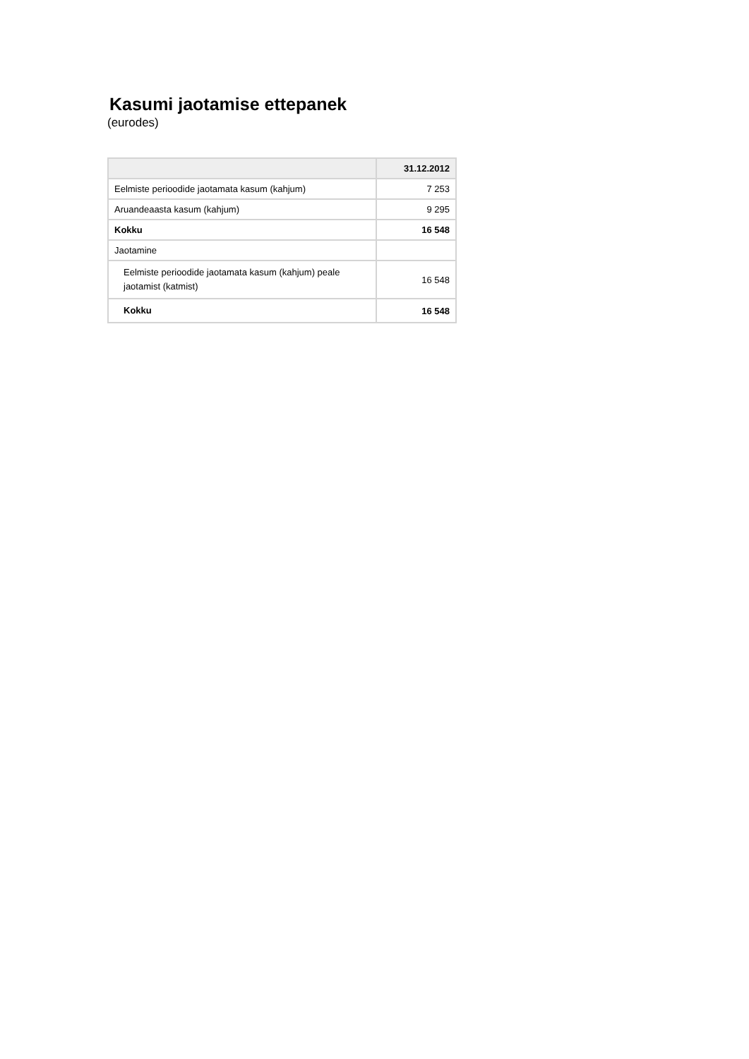Kasumi jaotamise ettepanek
(eurodes)
| | 31.12.2012 |
| --- | --- |
| Eelmiste perioodide jaotamata kasum (kahjum) | 7 253 |
| Aruandeaasta kasum (kahjum) | 9 295 |
| Kokku | 16 548 |
| Jaotamine | |
| Eelmiste perioodide jaotamata kasum (kahjum) peale jaotamist (katmist) | 16 548 |
| Kokku | 16 548 |